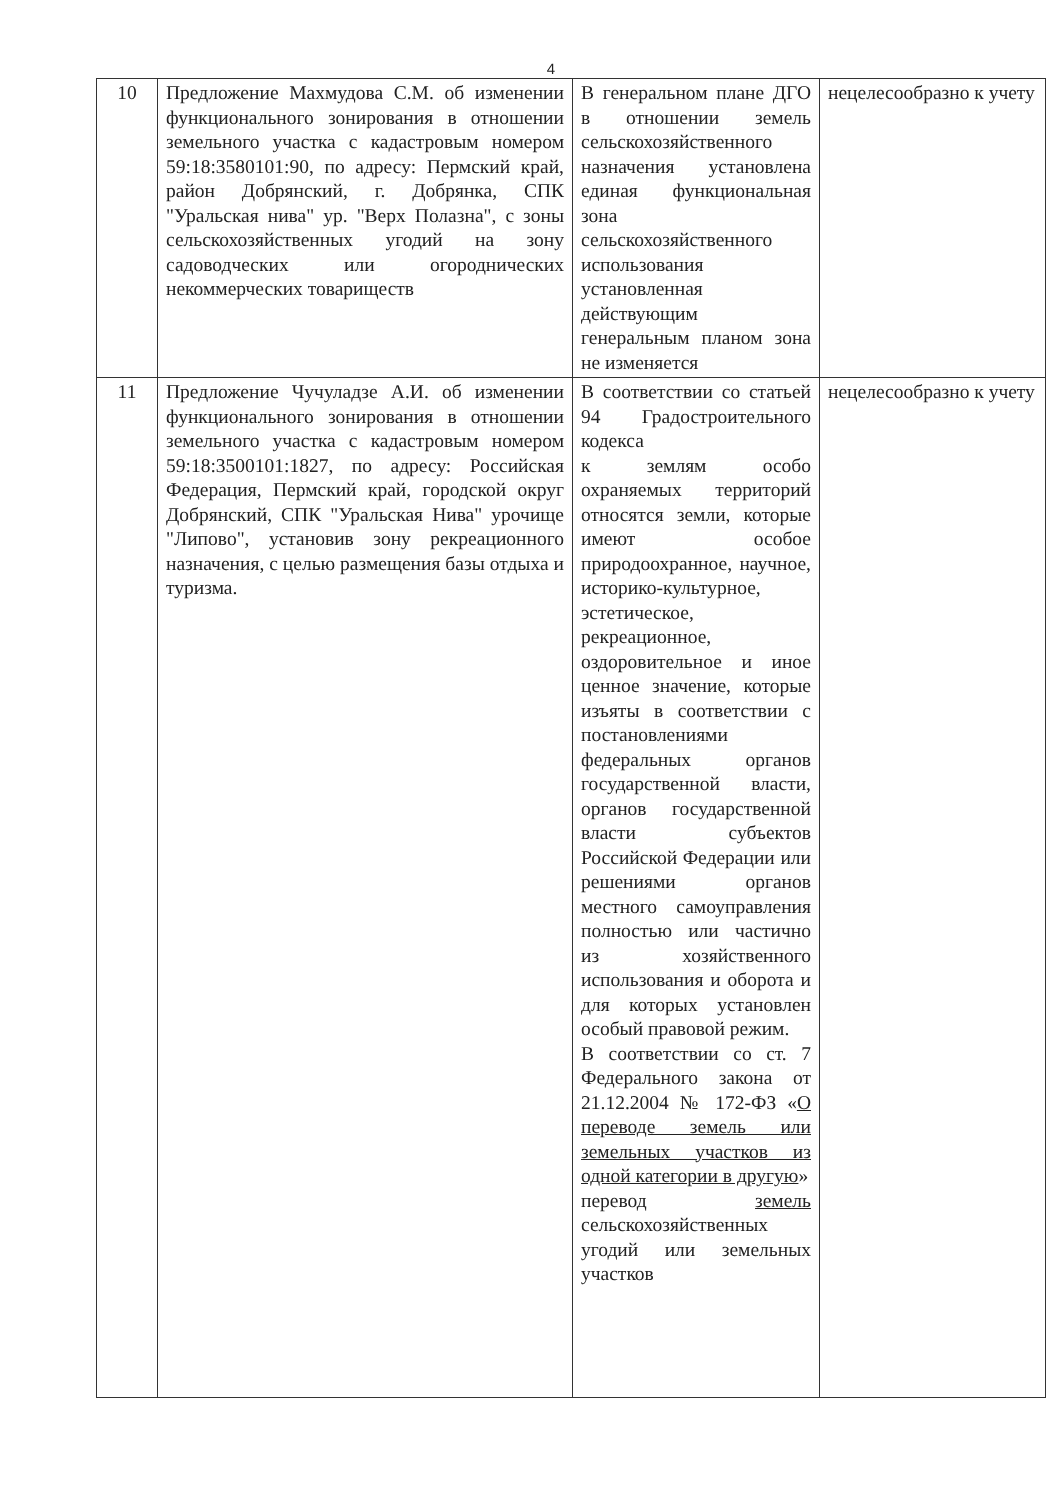4
| 10 | Предложение Махмудова С.М. об изменении функционального зонирования в отношении земельного участка с кадастровым номером 59:18:3580101:90, по адресу: Пермский край, район Добрянский, г. Добрянка, СПК "Уральская нива" ур. "Верх Полазна", с зоны сельскохозяйственных угодий на зону садоводческих или огороднических некоммерческих товариществ | В генеральном плане ДГО в отношении земель сельскохозяйственного назначения установлена единая функциональная зона сельскохозяйственного использования установленная действующим генеральным планом зона не изменяется | нецелесообразно к учету |
| 11 | Предложение Чучуладзе А.И. об изменении функционального зонирования в отношении земельного участка с кадастровым номером 59:18:3500101:1827, по адресу: Российская Федерация, Пермский край, городской округ Добрянский, СПК "Уральская Нива" урочище "Липово", установив зону рекреационного назначения, с целью размещения базы отдыха и туризма. | В соответствии со статьей 94 Градостроительного кодекса к землям особо охраняемых территорий относятся земли, которые имеют особое природоохранное, научное, историко-культурное, эстетическое, рекреационное, оздоровительное и иное ценное значение, которые изъяты в соответствии с постановлениями федеральных органов государственной власти, органов государственной власти субъектов Российской Федерации или решениями органов местного самоуправления полностью или частично из хозяйственного использования и оборота и для которых установлен особый правовой режим. В соответствии со ст. 7 Федерального закона от 21.12.2004 № 172-ФЗ « О переводе земель или земельных участков из одной категории в другую » перевод земель сельскохозяйственных угодий или земельных участков | нецелесообразно к учету |